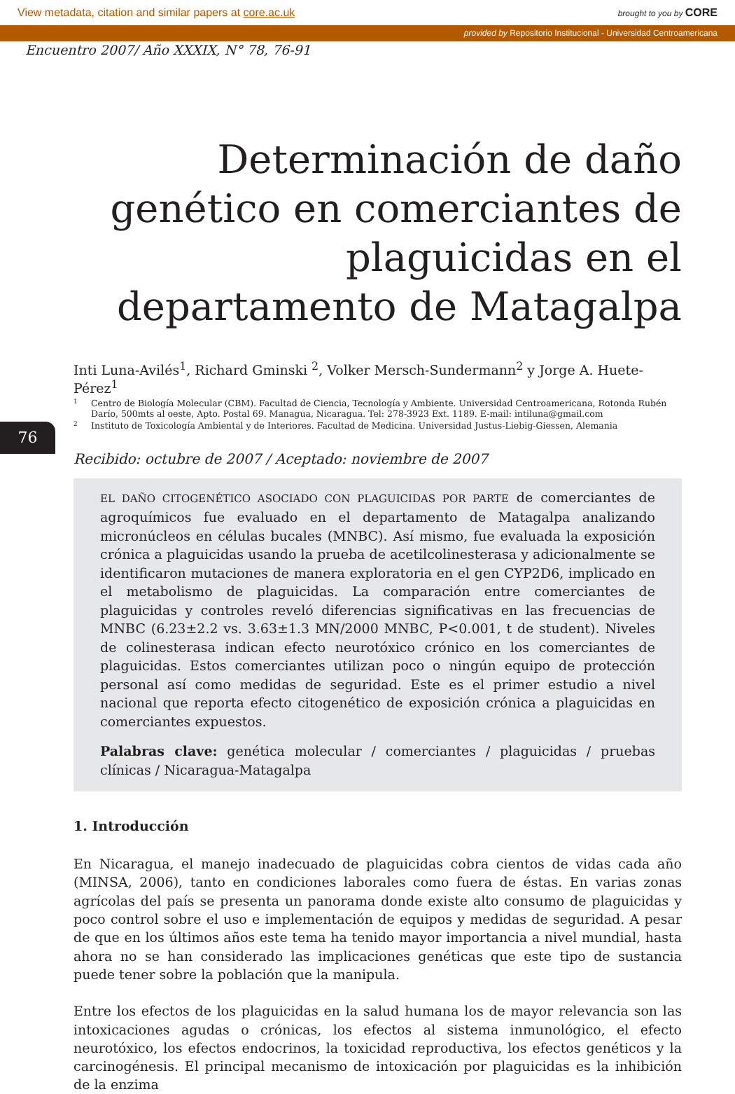View metadata, citation and similar papers at core.ac.uk brought to you by CORE
provided by Repositorio Institucional - Universidad Centroamericana
Encuentro 2007/ Año XXXIX, N° 78, 76-91
Determinación de daño genético en comerciantes de plaguicidas en el departamento de Matagalpa
76
Inti Luna-Avilés<sup>1</sup>, Richard Gminski <sup>2</sup>, Volker Mersch-Sundermann<sup>2</sup> y Jorge A. Huete-Pérez<sup>1</sup>
1
Centro de Biología Molecular (CBM). Facultad de Ciencia, Tecnología y Ambiente. Universidad Centroamericana, Rotonda Rubén Darío, 500mts al oeste, Apto. Postal 69. Managua, Nicaragua. Tel: 278-3923 Ext. 1189. E-mail: intiluna@gmail.com
2
Instituto de Toxicología Ambiental y de Interiores. Facultad de Medicina. Universidad Justus-Liebig-Giessen, Alemania
Recibido: octubre de 2007 / Aceptado: noviembre de 2007
EL DAÑO CITOGENÉTICO ASOCIADO CON PLAGUICIDAS POR PARTE de comerciantes de agroquímicos fue evaluado en el departamento de Matagalpa analizando micronúcleos en células bucales (MNBC). Así mismo, fue evaluada la exposición crónica a plaguicidas usando la prueba de acetilcolinesterasa y adicionalmente se identificaron mutaciones de manera exploratoria en el gen CYP2D6, implicado en el metabolismo de plaguicidas. La comparación entre comerciantes de plaguicidas y controles reveló diferencias significativas en las frecuencias de MNBC (6.23±2.2 vs. 3.63±1.3 MN/2000 MNBC, P<0.001, t de student). Niveles de colinesterasa indican efecto neurotóxico crónico en los comerciantes de plaguicidas. Estos comerciantes utilizan poco o ningún equipo de protección personal así como medidas de seguridad. Este es el primer estudio a nivel nacional que reporta efecto citogenético de exposición crónica a plaguicidas en comerciantes expuestos.
Palabras clave: genética molecular / comerciantes / plaguicidas / pruebas clínicas / Nicaragua-Matagalpa
1. Introducción
En Nicaragua, el manejo inadecuado de plaguicidas cobra cientos de vidas cada año (MINSA, 2006), tanto en condiciones laborales como fuera de éstas. En varias zonas agrícolas del país se presenta un panorama donde existe alto consumo de plaguicidas y poco control sobre el uso e implementación de equipos y medidas de seguridad. A pesar de que en los últimos años este tema ha tenido mayor importancia a nivel mundial, hasta ahora no se han considerado las implicaciones genéticas que este tipo de sustancia puede tener sobre la población que la manipula.
Entre los efectos de los plaguicidas en la salud humana los de mayor relevancia son las intoxicaciones agudas o crónicas, los efectos al sistema inmunológico, el efecto neurotóxico, los efectos endocrinos, la toxicidad reproductiva, los efectos genéticos y la carcinogénesis. El principal mecanismo de intoxicación por plaguicidas es la inhibición de la enzima